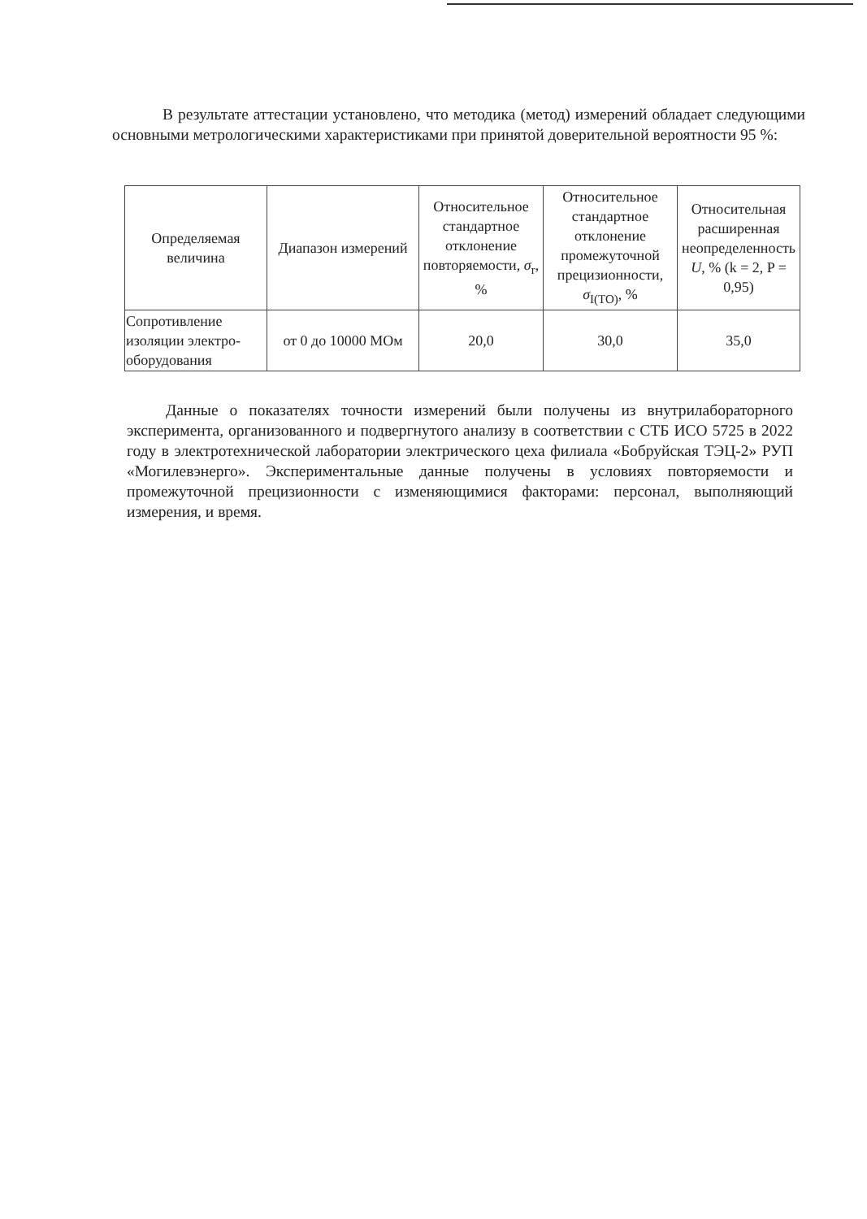В результате аттестации установлено, что методика (метод) измерений обладает следующими основными метрологическими характеристиками при принятой доверительной вероятности 95 %:
| Определяемая величина | Диапазон измерений | Относительное стандартное отклонение повторяемости, σ<sub>r</sub>, % | Относительное стандартное отклонение промежуточной прецизионности, σ<sub>I(TO)</sub>, % | Относительная расширенная неопределенность U , % (k = 2, P = 0,95) |
| --- | --- | --- | --- | --- |
| Сопротивление изоляции электро-оборудования | от 0 до 10000 МОм | 20,0 | 30,0 | 35,0 |
Данные о показателях точности измерений были получены из внутрилабораторного эксперимента, организованного и подвергнутого анализу в соответствии с СТБ ИСО 5725 в 2022 году в электротехнической лаборатории электрического цеха филиала «Бобруйская ТЭЦ-2» РУП «Могилевэнерго». Экспериментальные данные получены в условиях повторяемости и промежуточной прецизионности с изменяющимися факторами: персонал, выполняющий измерения, и время.